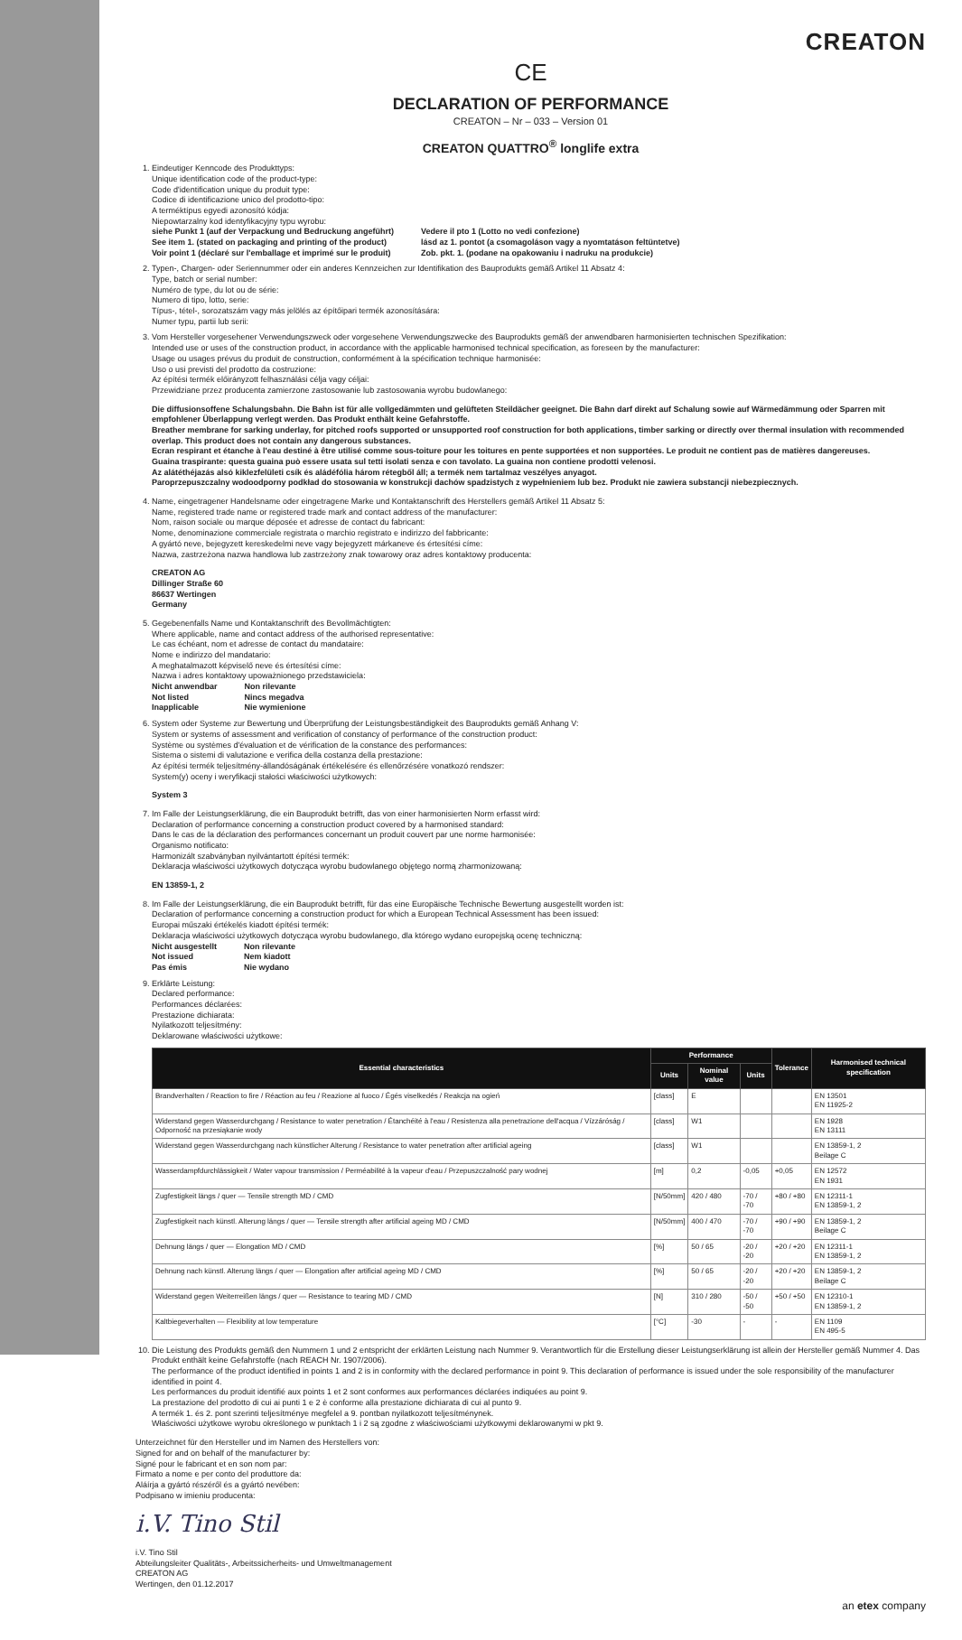CREATON
CE
DECLARATION OF PERFORMANCE
CREATON – Nr – 033 – Version 01
CREATON QUATTRO<sup>®</sup> longlife extra
1. Eindeutiger Kenncode des Produkttyps:
Unique identification code of the product-type:
Code d'identification unique du produit type:
Codice di identificazione unico del prodotto-tipo:
A terméktípus egyedi azonosító kódja:
Niepowtarzalny kod identyfikacyjny typu wyrobu:
siehe Punkt 1 (auf der Verpackung und Bedruckung angeführt)
See item 1. (stated on packaging and printing of the product)
Voir point 1 (déclaré sur l'emballage et imprimé sur le produit)
Vedere il pto 1 (Lotto no vedi confezione)
lásd az 1. pontot (a csomagoláson vagy a nyomtatáson feltüntetve)
Zob. pkt. 1. (podane na opakowaniu i nadruku na produkcie)
2. Typen-, Chargen- oder Seriennummer oder ein anderes Kennzeichen zur Identifikation des Bauprodukts gemäß Artikel 11 Absatz 4:
Type, batch or serial number:
Numéro de type, du lot ou de série:
Numero di tipo, lotto, serie:
Típus-, tétel-, sorozatszám vagy más jelölés az építőipari termék azonosítására:
Numer typu, partii lub serii:
3. Vom Hersteller vorgesehener Verwendungszweck oder vorgesehene Verwendungszwecke des Bauprodukts gemäß der anwendbaren harmonisierten technischen Spezifikation:
Intended use or uses of the construction product, in accordance with the applicable harmonised technical specification, as foreseen by the manufacturer:
Usage ou usages prévus du produit de construction, conformément à la spécification technique harmonisée:
Uso o usi previsti del prodotto da costruzione:
Az építési termék előirányzott felhasználási célja vagy céljai:
Przewidziane przez producenta zamierzone zastosowanie lub zastosowania wyrobu budowlanego:
Die diffusionsoffene Schalungsbahn. Die Bahn ist für alle vollgedämmten und gelüfteten Steildächer geeignet. Die Bahn darf direkt auf Schalung sowie auf Wärmedämmung oder Sparren mit empfohlener Überlappung verlegt werden. Das Produkt enthält keine Gefahrstoffe.
Breather membrane for sarking underlay, for pitched roofs supported or unsupported roof construction for both applications, timber sarking or directly over thermal insulation with recommended overlap. This product does not contain any dangerous substances.
Ecran respirant et étanche à l'eau destiné à être utilisé comme sous-toiture pour les toitures en pente supportées et non supportées. Le produit ne contient pas de matières dangereuses.
Guaina traspirante: questa guaina può essere usata sul tetti isolati senza e con tavolato. La guaina non contiene prodotti velenosi.
Az alátéthéjazás alsó kiklezfelületi csík és aládéfólia három rétegből áll; a termék nem tartalmaz veszélyes anyagot.
Paroprzepuszczalny wodoodporny podkład do stosowania w konstrukcji dachów spadzistych z wypełnieniem lub bez. Produkt nie zawiera substancji niebezpiecznych.
4. Name, eingetragener Handelsname oder eingetragene Marke und Kontaktanschrift des Herstellers gemäß Artikel 11 Absatz 5:
Name, registered trade name or registered trade mark and contact address of the manufacturer:
Nom, raison sociale ou marque déposée et adresse de contact du fabricant:
Nome, denominazione commerciale registrata o marchio registrato e indirizzo del fabbricante:
A gyártó neve, bejegyzett kereskedelmi neve vagy bejegyzett márkaneve és értesítési címe:
Nazwa, zastrzeżona nazwa handlowa lub zastrzeżony znak towarowy oraz adres kontaktowy producenta:
CREATON AG
Dillinger Straße 60
86637 Wertingen
Germany
5. Gegebenenfalls Name und Kontaktanschrift des Bevollmächtigten:
Where applicable, name and contact address of the authorised representative:
Le cas échéant, nom et adresse de contact du mandataire:
Nome e indirizzo del mandatario:
A meghatalmazott képviselő neve és értesítési címe:
Nazwa i adres kontaktowy upoważnionego przedstawiciela:
Nicht anwendbar
Not listed
Inapplicable
Non rilevante
Nincs megadva
Nie wymienione
6. System oder Systeme zur Bewertung und Überprüfung der Leistungsbeständigkeit des Bauprodukts gemäß Anhang V:
System or systems of assessment and verification of constancy of performance of the construction product:
Système ou systèmes d'évaluation et de vérification de la constance des performances:
Sistema o sistemi di valutazione e verifica della costanza della prestazione:
Az építési termék teljesítmény-állandóságának értékelésére és ellenőrzésére vonatkozó rendszer:
System(y) oceny i weryfikacji stałości właściwości użytkowych:
System 3
7. Im Falle der Leistungserklärung, die ein Bauprodukt betrifft, das von einer harmonisierten Norm erfasst wird:
Declaration of performance concerning a construction product covered by a harmonised standard:
Dans le cas de la déclaration des performances concernant un produit couvert par une norme harmonisée:
Organismo notificato:
Harmonizált szabványban nyilvántartott építési termék:
Deklaracja właściwości użytkowych dotycząca wyrobu budowlanego objętego normą zharmonizowaną:
EN 13859-1, 2
8. Im Falle der Leistungserklärung, die ein Bauprodukt betrifft, für das eine Europäische Technische Bewertung ausgestellt worden ist:
Declaration of performance concerning a construction product for which a European Technical Assessment has been issued:
Europai műszaki értékelés kiadott építési termék:
Deklaracja właściwości użytkowych dotycząca wyrobu budowlanego, dla którego wydano europejską ocenę techniczną:
Nicht ausgestellt
Not issued
Pas émis
Non rilevante
Nem kiadott
Nie wydano
9. Erklärte Leistung:
Declared performance:
Performances déclarées:
Prestazione dichiarata:
Nyilatkozott teljesítmény:
Deklarowane właściwości użytkowe:
| Essential characteristics | Performance | | | Tolerance | Harmonised technical specification |
| --- | --- | --- | --- | --- | --- |
| | Units | Nominal value | Units | | |
| Brandverhalten / Reaction to fire / Réaction au feu / Reazione al fuoco / Égés viselkedés / Reakcja na ogień | [class] | E | | | EN 13501 EN 11925-2 |
| Widerstand gegen Wasserdurchgang / Resistance to water penetration / Étanchéité à l'eau / Resistenza alla penetrazione dell'acqua / Vízzáróság / Odporność na przesiąkanie wody | [class] | W1 | | | EN 1928 EN 13111 |
| Widerstand gegen Wasserdurchgang nach künstlicher Alterung / Resistance to water penetration after artificial ageing | [class] | W1 | | | EN 13859-1, 2 Beilage C |
| Wasserdampfdurchlässigkeit / Water vapour transmission / Perméabilité à la vapeur d'eau / Przepuszczalność pary wodnej | [m] | 0,2 | -0,05 | +0,05 | EN 12572 EN 1931 |
| Zugfestigkeit längs / quer — Tensile strength MD / CMD | [N/50mm] | 420 / 480 | -70 / -70 | +80 / +80 | EN 12311-1 EN 13859-1, 2 |
| Zugfestigkeit nach künstl. Alterung längs / quer — Tensile strength after artificial ageing MD / CMD | [N/50mm] | 400 / 470 | -70 / -70 | +90 / +90 | EN 13859-1, 2 Beilage C |
| Dehnung längs / quer — Elongation MD / CMD | [%] | 50 / 65 | -20 / -20 | +20 / +20 | EN 12311-1 EN 13859-1, 2 |
| Dehnung nach künstl. Alterung längs / quer — Elongation after artificial ageing MD / CMD | [%] | 50 / 65 | -20 / -20 | +20 / +20 | EN 13859-1, 2 Beilage C |
| Widerstand gegen Weiterreißen längs / quer — Resistance to tearing MD / CMD | [N] | 310 / 280 | -50 / -50 | +50 / +50 | EN 12310-1 EN 13859-1, 2 |
| Kaltbiegeverhalten — Flexibility at low temperature | [°C] | -30 | - | - | EN 1109 EN 495-5 |
10. Die Leistung des Produkts gemäß den Nummern 1 und 2 entspricht der erklärten Leistung nach Nummer 9. Verantwortlich für die Erstellung dieser Leistungserklärung ist allein der Hersteller gemäß Nummer 4. Das Produkt enthält keine Gefahrstoffe (nach REACH Nr. 1907/2006).
The performance of the product identified in points 1 and 2 is in conformity with the declared performance in point 9. This declaration of performance is issued under the sole responsibility of the manufacturer identified in point 4.
Les performances du produit identifié aux points 1 et 2 sont conformes aux performances déclarées indiquées au point 9.
La prestazione del prodotto di cui ai punti 1 e 2 è conforme alla prestazione dichiarata di cui al punto 9.
A termék 1. és 2. pont szerinti teljesítménye megfelel a 9. pontban nyilatkozott teljesítménynek.
Właściwości użytkowe wyrobu określonego w punktach 1 i 2 są zgodne z właściwościami użytkowymi deklarowanymi w pkt 9.
Unterzeichnet für den Hersteller und im Namen des Herstellers von:
Signed for and on behalf of the manufacturer by:
Signé pour le fabricant et en son nom par:
Firmato a nome e per conto del produttore da:
Aláírja a gyártó részéről és a gyártó nevében:
Podpisano w imieniu producenta:
i.V. Tino Stil
i.V. Tino Stil
Abteilungsleiter Qualitäts-, Arbeitssicherheits- und Umweltmanagement
CREATON AG
Wertingen, den 01.12.2017
an etex company